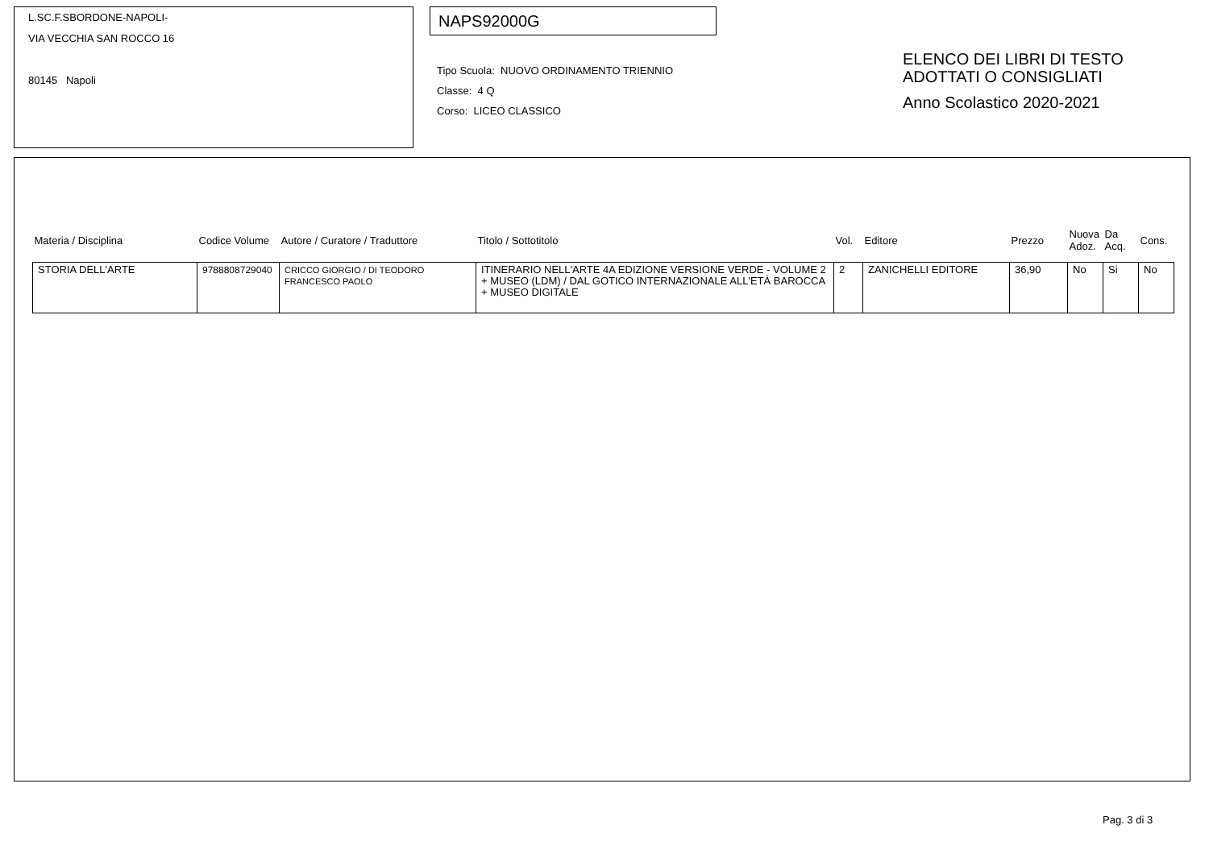L.SC.F.SBORDONE-NAPOLI-
VIA VECCHIA SAN ROCCO 16
80145 Napoli
NAPS92000G
Tipo Scuola: NUOVO ORDINAMENTO TRIENNIO
Classe: 4 Q
Corso: LICEO CLASSICO
ELENCO DEI LIBRI DI TESTO
ADOTTATI O CONSIGLIATI
Anno Scolastico 2020-2021
| Materia / Disciplina | Codice Volume | Autore / Curatore / Traduttore | Titolo / Sottotitolo | Vol. | Editore | Prezzo | Nuova Adoz. | Da Acq. | Cons. |
| --- | --- | --- | --- | --- | --- | --- | --- | --- | --- |
| STORIA DELL'ARTE | 9788808729040 | CRICCO GIORGIO / DI TEODORO FRANCESCO PAOLO | ITINERARIO NELL'ARTE 4A EDIZIONE VERSIONE VERDE - VOLUME 2 + MUSEO (LDM) / DAL GOTICO INTERNAZIONALE ALL'ETÀ BAROCCA + MUSEO DIGITALE | 2 | ZANICHELLI EDITORE | 36,90 | No | Si | No |
Pag. 3 di 3